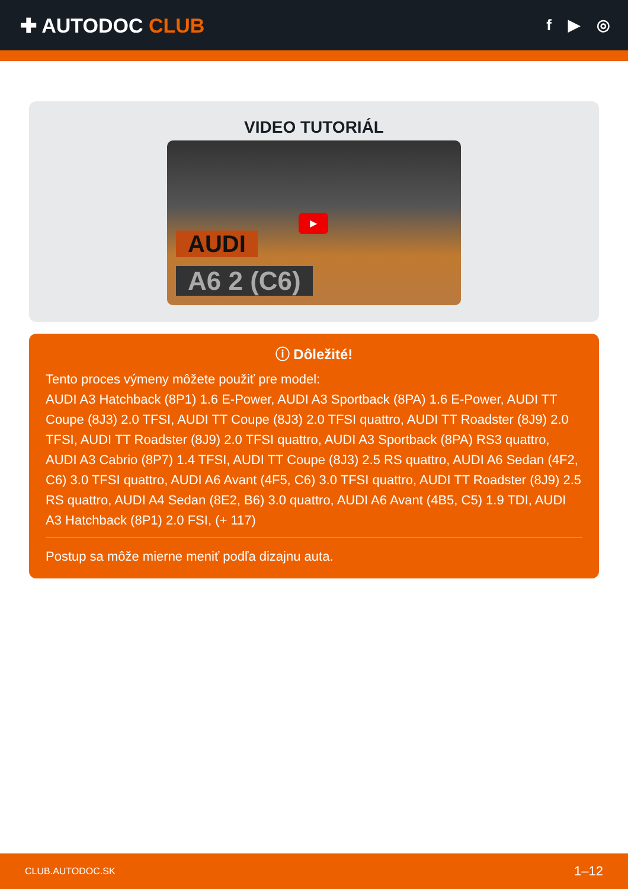✚ AUTODOC CLUB
f ▶ ◎
VIDEO TUTORIÁL
▶
AUDI
A6 2 (C6)
ⓘ Dôležité!
Tento proces výmeny môžete použiť pre model:
AUDI A3 Hatchback (8P1) 1.6 E-Power, AUDI A3 Sportback (8PA) 1.6 E-Power, AUDI TT Coupe (8J3) 2.0 TFSI, AUDI TT Coupe (8J3) 2.0 TFSI quattro, AUDI TT Roadster (8J9) 2.0 TFSI, AUDI TT Roadster (8J9) 2.0 TFSI quattro, AUDI A3 Sportback (8PA) RS3 quattro, AUDI A3 Cabrio (8P7) 1.4 TFSI, AUDI TT Coupe (8J3) 2.5 RS quattro, AUDI A6 Sedan (4F2, C6) 3.0 TFSI quattro, AUDI A6 Avant (4F5, C6) 3.0 TFSI quattro, AUDI TT Roadster (8J9) 2.5 RS quattro, AUDI A4 Sedan (8E2, B6) 3.0 quattro, AUDI A6 Avant (4B5, C5) 1.9 TDI, AUDI A3 Hatchback (8P1) 2.0 FSI, (+ 117)
Postup sa môže mierne meniť podľa dizajnu auta.
CLUB.AUTODOC.SK 1–12